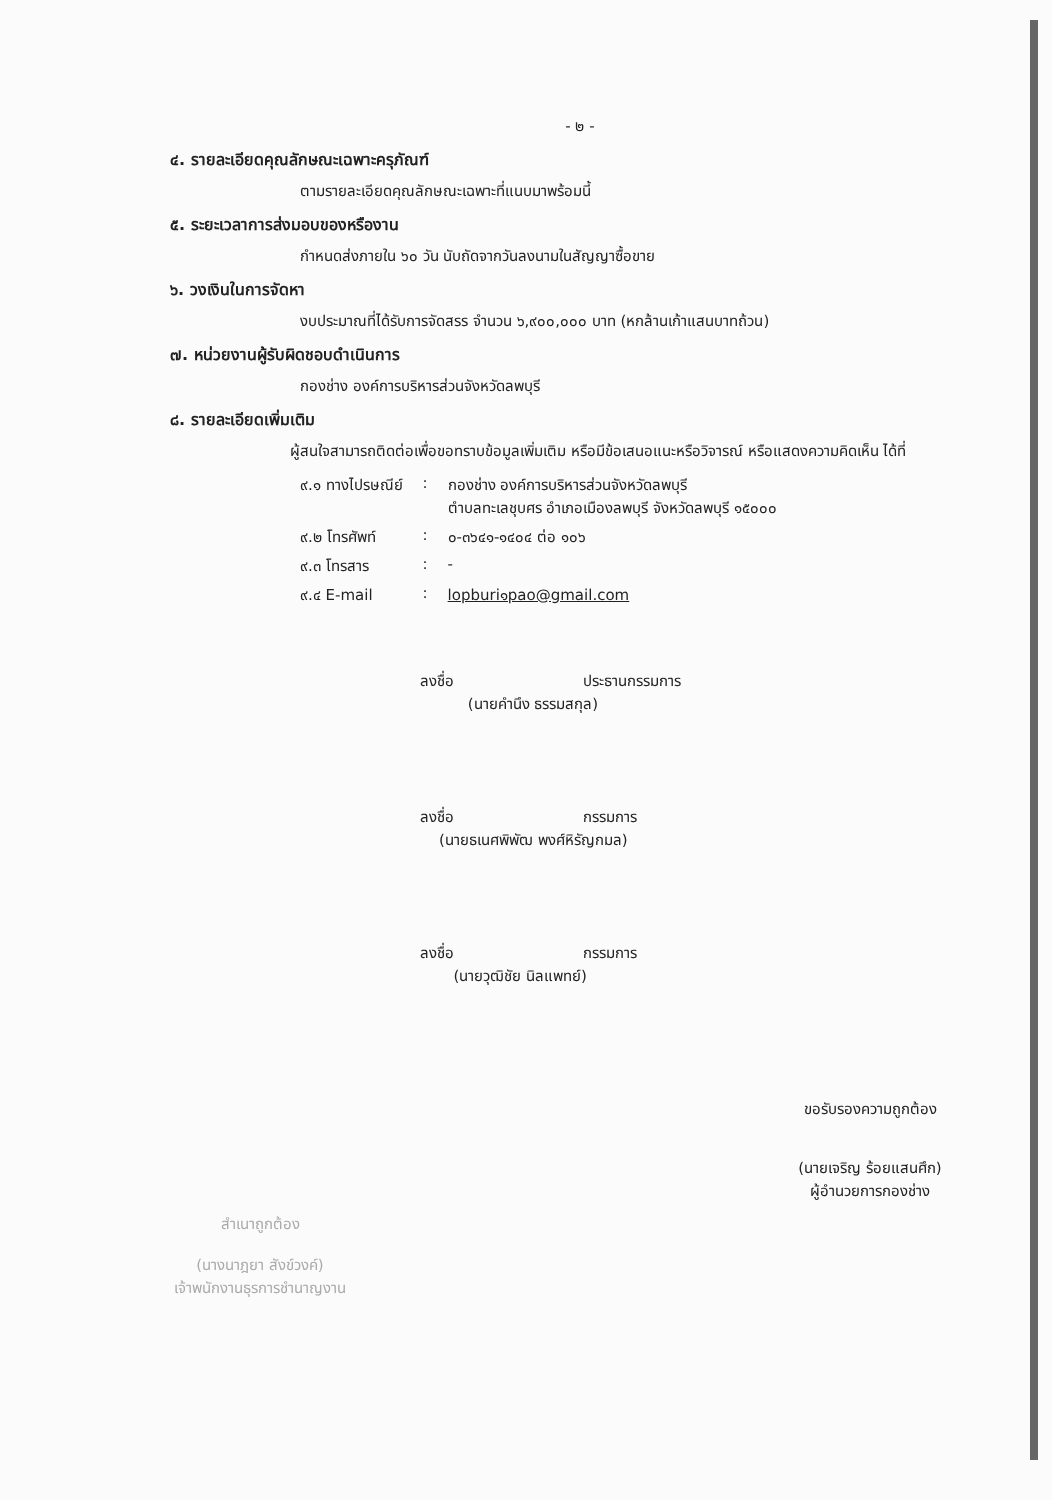- ๒ -
๔. รายละเอียดคุณลักษณะเฉพาะครุภัณฑ์
ตามรายละเอียดคุณลักษณะเฉพาะที่แนบมาพร้อมนี้
๕. ระยะเวลาการส่งมอบของหรืองาน
กำหนดส่งภายใน ๖๐ วัน นับถัดจากวันลงนามในสัญญาซื้อขาย
๖. วงเงินในการจัดหา
งบประมาณที่ได้รับการจัดสรร จำนวน ๖,๙๐๐,๐๐๐ บาท (หกล้านเก้าแสนบาทถ้วน)
๗. หน่วยงานผู้รับผิดชอบดำเนินการ
กองช่าง องค์การบริหารส่วนจังหวัดลพบุรี
๘. รายละเอียดเพิ่มเติม
ผู้สนใจสามารถติดต่อเพื่อขอทราบข้อมูลเพิ่มเติม หรือมีข้อเสนอแนะหรือวิจารณ์ หรือแสดงความคิดเห็น ได้ที่
| ๙.๑ ทางไปรษณีย์ | : | กองช่าง องค์การบริหารส่วนจังหวัดลพบุรี ตำบลทะเลชุบศร อำเภอเมืองลพบุรี จังหวัดลพบุรี ๑๕๐๐๐ |
| ๙.๒ โทรศัพท์ | : | ๐-๓๖๔๑-๑๔๐๔ ต่อ ๑๐๖ |
| ๙.๓ โทรสาร | : | - |
| ๙.๔ E-mail | : | lopburi๑pao@gmail.com |
ลงชื่อ ประธานกรรมการ
(นายคำนึง ธรรมสกุล)
ลงชื่อ กรรมการ
(นายธเนศพิพัฒ พงศ์หิรัญกมล)
ลงชื่อ กรรมการ
(นายวุฒิชัย นิลแพทย์)
ขอรับรองความถูกต้อง
(นายเจริญ ร้อยแสนศึก)
ผู้อำนวยการกองช่าง
สำเนาถูกต้อง
(นางนาฎยา สังข์วงค์)
เจ้าพนักงานธุรการชำนาญงาน